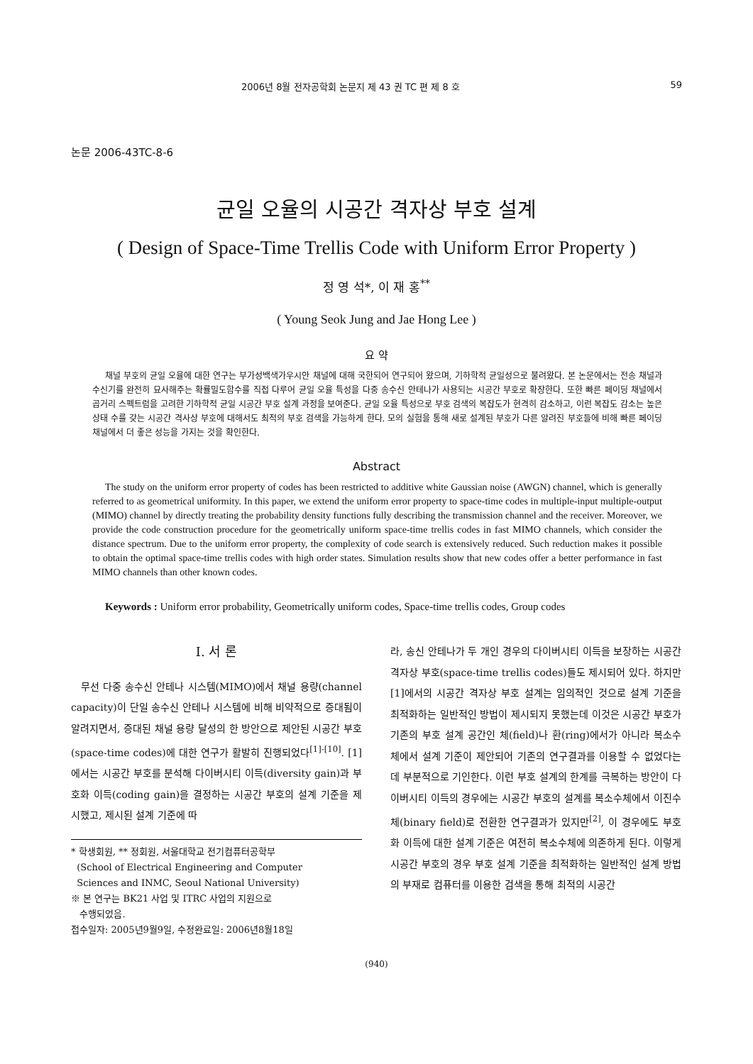2006년 8월 전자공학회 논문지 제 43 권 TC 편 제 8 호 59
논문 2006-43TC-8-6
균일 오율의 시공간 격자상 부호 설계
( Design of Space-Time Trellis Code with Uniform Error Property )
정 영 석*, 이 재 홍<sup>**</sup>
( Young Seok Jung and Jae Hong Lee )
요 약
채널 부호의 균일 오율에 대한 연구는 부가성백색가우시안 채널에 대해 국한되어 연구되어 왔으며, 기하학적 균일성으로 불려왔다. 본 논문에서는 전송 채널과 수신기를 완전히 묘사해주는 확률밀도함수를 직접 다루어 균일 오율 특성을 다중 송수신 안테나가 사용되는 시공간 부호로 확장한다. 또한 빠른 페이딩 채널에서 곱거리 스펙트럼을 고려한 기하학적 균일 시공간 부호 설계 과정을 보여준다. 균일 오율 특성으로 부호 검색의 복잡도가 현격히 감소하고, 이런 복잡도 감소는 높은 상태 수를 갖는 시공간 격사상 부호에 대해서도 최적의 부호 검색을 가능하게 한다. 모의 실험을 통해 새로 설계된 부호가 다른 알려진 부호들에 비해 빠른 페이딩 채널에서 더 좋은 성능을 가지는 것을 확인한다.
Abstract
The study on the uniform error property of codes has been restricted to additive white Gaussian noise (AWGN) channel, which is generally referred to as geometrical uniformity. In this paper, we extend the uniform error property to space-time codes in multiple-input multiple-output (MIMO) channel by directly treating the probability density functions fully describing the transmission channel and the receiver. Moreover, we provide the code construction procedure for the geometrically uniform space-time trellis codes in fast MIMO channels, which consider the distance spectrum. Due to the uniform error property, the complexity of code search is extensively reduced. Such reduction makes it possible to obtain the optimal space-time trellis codes with high order states. Simulation results show that new codes offer a better performance in fast MIMO channels than other known codes.
Keywords : Uniform error probability, Geometrically uniform codes, Space-time trellis codes, Group codes
I. 서 론
무선 다중 송수신 안테나 시스템(MIMO)에서 채널 용량(channel capacity)이 단일 송수신 안테나 시스템에 비해 비약적으로 증대됨이 알려지면서, 증대된 채널 용량 달성의 한 방안으로 제안된 시공간 부호(space-time codes)에 대한 연구가 활발히 진행되었다<sup>[1]-[10]</sup>. [1]에서는 시공간 부호를 분석해 다이버시티 이득(diversity gain)과 부호화 이득(coding gain)을 결정하는 시공간 부호의 설계 기준을 제시했고, 제시된 설계 기준에 따
* 학생회원, ** 정회원, 서울대학교 전기컴퓨터공학부
(School of Electrical Engineering and Computer
Sciences and INMC, Seoul National University)
※ 본 연구는 BK21 사업 및 ITRC 사업의 지원으로
수행되었음.
접수일자: 2005년9월9일, 수정완료일: 2006년8월18일
라, 송신 안테나가 두 개인 경우의 다이버시티 이득을 보장하는 시공간 격자상 부호(space-time trellis codes)들도 제시되어 있다. 하지만 [1]에서의 시공간 격자상 부호 설계는 임의적인 것으로 설계 기준을 최적화하는 일반적인 방법이 제시되지 못했는데 이것은 시공간 부호가 기존의 부호 설계 공간인 체(field)나 환(ring)에서가 아니라 복소수체에서 설계 기준이 제안되어 기존의 연구결과를 이용할 수 없었다는데 부분적으로 기인한다. 이런 부호 설계의 한계를 극복하는 방안이 다이버시티 이득의 경우에는 시공간 부호의 설계를 복소수체에서 이진수체(binary field)로 전환한 연구결과가 있지만<sup>[2]</sup>, 이 경우에도 부호화 이득에 대한 설계 기준은 여전히 복소수체에 의존하게 된다. 이렇게 시공간 부호의 경우 부호 설계 기준을 최적화하는 일반적인 설계 방법의 부재로 컴퓨터를 이용한 검색을 통해 최적의 시공간
(940)